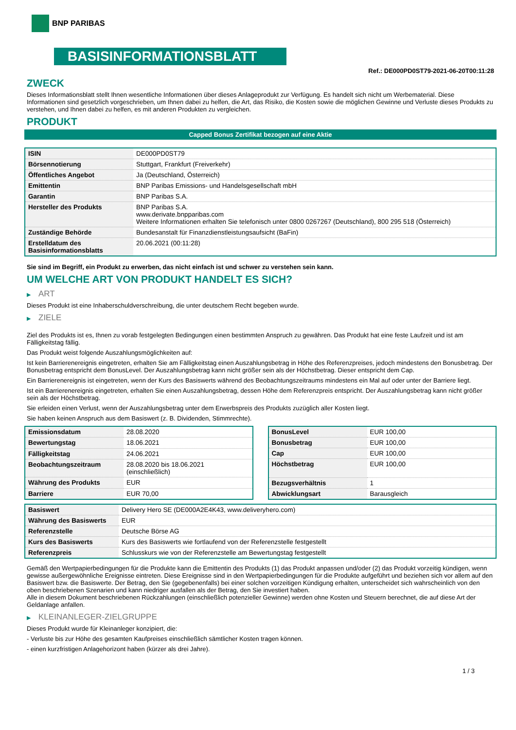BNP PARIBAS
BASISINFORMATIONSBLATT
Ref.: DE000PD0ST79-2021-06-20T00:11:28
ZWECK
Dieses Informationsblatt stellt Ihnen wesentliche Informationen über dieses Anlageprodukt zur Verfügung. Es handelt sich nicht um Werbematerial. Diese Informationen sind gesetzlich vorgeschrieben, um Ihnen dabei zu helfen, die Art, das Risiko, die Kosten sowie die möglichen Gewinne und Verluste dieses Produkts zu verstehen, und Ihnen dabei zu helfen, es mit anderen Produkten zu vergleichen.
PRODUKT
Capped Bonus Zertifikat bezogen auf eine Aktie
| ISIN | DE000PD0ST79 |
| Börsennotierung | Stuttgart, Frankfurt (Freiverkehr) |
| Öffentliches Angebot | Ja (Deutschland, Österreich) |
| Emittentin | BNP Paribas Emissions- und Handelsgesellschaft mbH |
| Garantin | BNP Paribas S.A. |
| Hersteller des Produkts | BNP Paribas S.A. www.derivate.bnpparibas.com Weitere Informationen erhalten Sie telefonisch unter 0800 0267267 (Deutschland), 800 295 518 (Österreich) |
| Zuständige Behörde | Bundesanstalt für Finanzdienstleistungsaufsicht (BaFin) |
| Erstelldatum des Basisinformationsblatts | 20.06.2021 (00:11:28) |
Sie sind im Begriff, ein Produkt zu erwerben, das nicht einfach ist und schwer zu verstehen sein kann.
UM WELCHE ART VON PRODUKT HANDELT ES SICH?
▶ ART
Dieses Produkt ist eine Inhaberschuldverschreibung, die unter deutschem Recht begeben wurde.
▶ ZIELE
Ziel des Produkts ist es, Ihnen zu vorab festgelegten Bedingungen einen bestimmten Anspruch zu gewähren. Das Produkt hat eine feste Laufzeit und ist am Fälligkeitstag fällig.
Das Produkt weist folgende Auszahlungsmöglichkeiten auf:
Ist kein Barrierenereignis eingetreten, erhalten Sie am Fälligkeitstag einen Auszahlungsbetrag in Höhe des Referenzpreises, jedoch mindestens den Bonusbetrag. Der Bonusbetrag entspricht dem BonusLevel. Der Auszahlungsbetrag kann nicht größer sein als der Höchstbetrag. Dieser entspricht dem Cap.
Ein Barrierenereignis ist eingetreten, wenn der Kurs des Basiswerts während des Beobachtungszeitraums mindestens ein Mal auf oder unter der Barriere liegt.
Ist ein Barrierenereignis eingetreten, erhalten Sie einen Auszahlungsbetrag, dessen Höhe dem Referenzpreis entspricht. Der Auszahlungsbetrag kann nicht größer sein als der Höchstbetrag.
Sie erleiden einen Verlust, wenn der Auszahlungsbetrag unter dem Erwerbspreis des Produkts zuzüglich aller Kosten liegt.
Sie haben keinen Anspruch aus dem Basiswert (z. B. Dividenden, Stimmrechte).
| Emissionsdatum | 28.08.2020 |
| Bewertungstag | 18.06.2021 |
| Fälligkeitstag | 24.06.2021 |
| Beobachtungszeitraum | 28.08.2020 bis 18.06.2021 (einschließlich) |
| Währung des Produkts | EUR |
| Barriere | EUR 70,00 |
| BonusLevel | EUR 100,00 |
| Bonusbetrag | EUR 100,00 |
| Cap | EUR 100,00 |
| Höchstbetrag | EUR 100,00 |
| Bezugsverhältnis | 1 |
| Abwicklungsart | Barausgleich |
| Basiswert | Delivery Hero SE (DE000A2E4K43, www.deliveryhero.com) |
| Währung des Basiswerts | EUR |
| Referenzstelle | Deutsche Börse AG |
| Kurs des Basiswerts | Kurs des Basiswerts wie fortlaufend von der Referenzstelle festgestellt |
| Referenzpreis | Schlusskurs wie von der Referenzstelle am Bewertungstag festgestellt |
Gemäß den Wertpapierbedingungen für die Produkte kann die Emittentin des Produkts (1) das Produkt anpassen und/oder (2) das Produkt vorzeitig kündigen, wenn gewisse außergewöhnliche Ereignisse eintreten. Diese Ereignisse sind in den Wertpapierbedingungen für die Produkte aufgeführt und beziehen sich vor allem auf den Basiswert bzw. die Basiswerte. Der Betrag, den Sie (gegebenenfalls) bei einer solchen vorzeitigen Kündigung erhalten, unterscheidet sich wahrscheinlich von den oben beschriebenen Szenarien und kann niedriger ausfallen als der Betrag, den Sie investiert haben.
Alle in diesem Dokument beschriebenen Rückzahlungen (einschließlich potenzieller Gewinne) werden ohne Kosten und Steuern berechnet, die auf diese Art der Geldanlage anfallen.
▶ KLEINANLEGER-ZIELGRUPPE
Dieses Produkt wurde für Kleinanleger konzipiert, die:
- Verluste bis zur Höhe des gesamten Kaufpreises einschließlich sämtlicher Kosten tragen können.
- einen kurzfristigen Anlagehorizont haben (kürzer als drei Jahre).
1 / 3